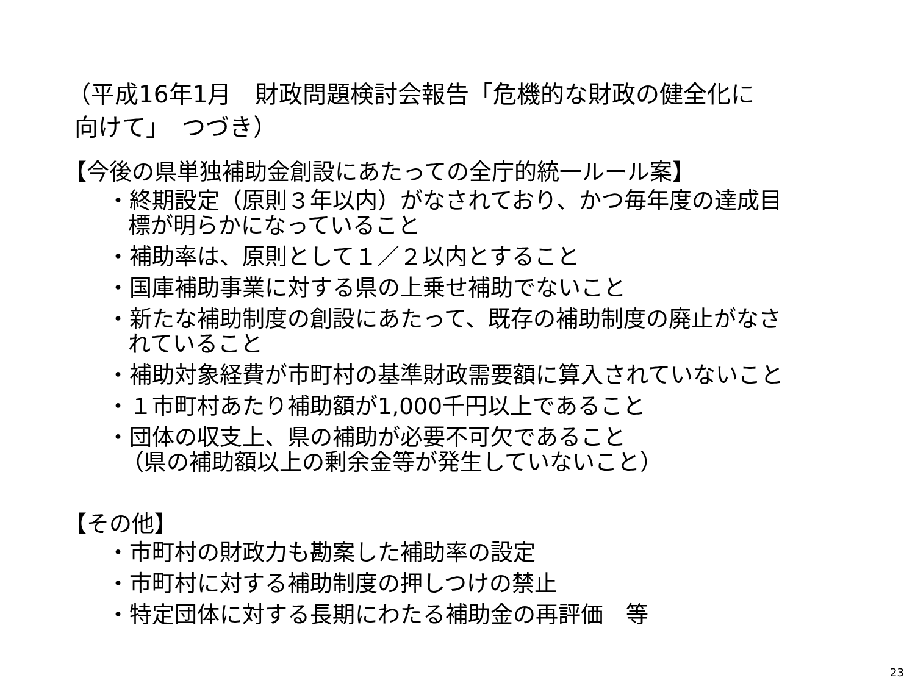（平成16年1月　財政問題検討会報告「危機的な財政の健全化に
向けて」　つづき）
【今後の県単独補助金創設にあたっての全庁的統一ルール案】
・終期設定（原則３年以内）がなされており、かつ毎年度の達成目
標が明らかになっていること
・補助率は、原則として１／２以内とすること
・国庫補助事業に対する県の上乗せ補助でないこと
・新たな補助制度の創設にあたって、既存の補助制度の廃止がなさ
れていること
・補助対象経費が市町村の基準財政需要額に算入されていないこと
・１市町村あたり補助額が1,000千円以上であること
・団体の収支上、県の補助が必要不可欠であること
（県の補助額以上の剰余金等が発生していないこと）
【その他】
・市町村の財政力も勘案した補助率の設定
・市町村に対する補助制度の押しつけの禁止
・特定団体に対する長期にわたる補助金の再評価　等
23